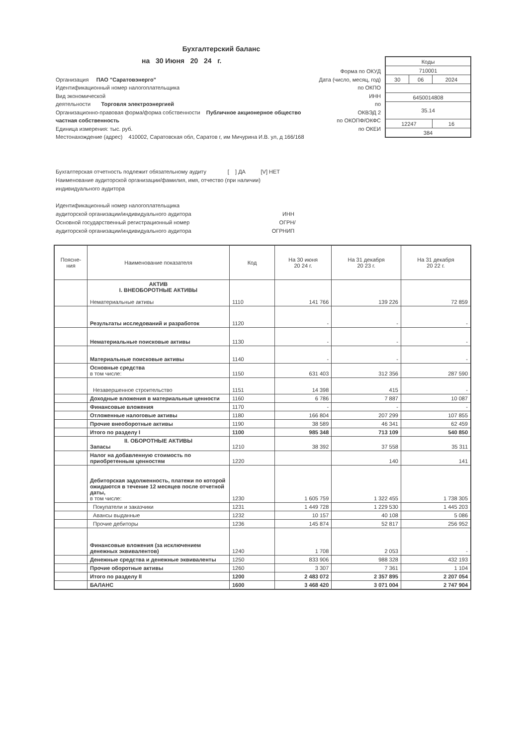Бухгалтерский баланс
на 30 Июня 20 24 г.
Организация ПАО "Саратовэнерго"
Идентификационный номер налогоплательщика
Вид экономической
деятельности Торговля электроэнергией
Организационно-правовая форма/форма собственности Публичное акционерное общество
частная собственность
Единица измерения: тыс. руб.
Местонахождение (адрес) 410002, Саратовская обл, Саратов г, им Мичурина И.В. ул, д 166/168
Форма по ОКУД
Дата (число, месяц, год)
по ОКПО
ИНН
по
ОКВЭД 2
по ОКОПФ/ОКФС
по ОКЕИ
| Коды | | |
| 710001 | | |
| 30 | 06 | 2024 |
| 6450014808 | | |
| 35.14 | | |
| 12247 | | 16 |
| 384 | | |
Бухгалтерская отчетность подлежит обязательному аудиту [ ] ДА [V] НЕТ
Наименование аудиторской организации/фамилия, имя, отчество (при наличии)
индивидуального аудитора
Идентификационный номер налогоплательщика
аудиторской организации/индивидуального аудитора ИНН
Основной государственный регистрационный номер ОГРН/
аудиторской организации/индивидуального аудитора ОГРНИП
| Поясне- ния | Наименование показателя | Код | На 30 июня 20 24 г. | На 31 декабря 20 23 г. | На 31 декабря 20 22 г. |
| --- | --- | --- | --- | --- | --- |
| | АКТИВ I. ВНЕОБОРОТНЫЕ АКТИВЫ Нематериальные активы | 1110 | 141 766 | 139 226 | 72 859 |
| | Результаты исследований и разработок | 1120 | - | - | - |
| | Нематериальные поисковые активы | 1130 | - | - | - |
| | Материальные поисковые активы | 1140 | - | - | - |
| | Основные средства в том числе: | 1150 | 631 403 | 312 356 | 287 590 |
| | Незавершенное строительство | 1151 | 14 398 | 415 | - |
| | Доходные вложения в материальные ценности | 1160 | 6 786 | 7 887 | 10 087 |
| | Финансовые вложения | 1170 | - | - | - |
| | Отложенные налоговые активы | 1180 | 166 804 | 207 299 | 107 855 |
| | Прочие внеоборотные активы | 1190 | 38 589 | 46 341 | 62 459 |
| | Итого по разделу I | 1100 | 985 348 | 713 109 | 540 850 |
| | II. ОБОРОТНЫЕ АКТИВЫ Запасы | 1210 | 38 392 | 37 558 | 35 311 |
| | Налог на добавленную стоимость по приобретенным ценностям | 1220 | | 140 | 141 |
| | Дебиторская задолженность, платежи по которой ожидаются в течение 12 месяцев после отчетной даты, в том числе: | 1230 | 1 605 759 | 1 322 455 | 1 738 305 |
| | Покупатели и заказчики | 1231 | 1 449 728 | 1 229 530 | 1 445 203 |
| | Авансы выданные | 1232 | 10 157 | 40 108 | 5 086 |
| | Прочие дебиторы | 1236 | 145 874 | 52 817 | 256 952 |
| | Финансовые вложения (за исключением денежных эквивалентов) | 1240 | 1 708 | 2 053 | - |
| | Денежные средства и денежные эквиваленты | 1250 | 833 906 | 988 328 | 432 193 |
| | Прочие оборотные активы | 1260 | 3 307 | 7 361 | 1 104 |
| | Итого по разделу II | 1200 | 2 483 072 | 2 357 895 | 2 207 054 |
| | БАЛАНС | 1600 | 3 468 420 | 3 071 004 | 2 747 904 |